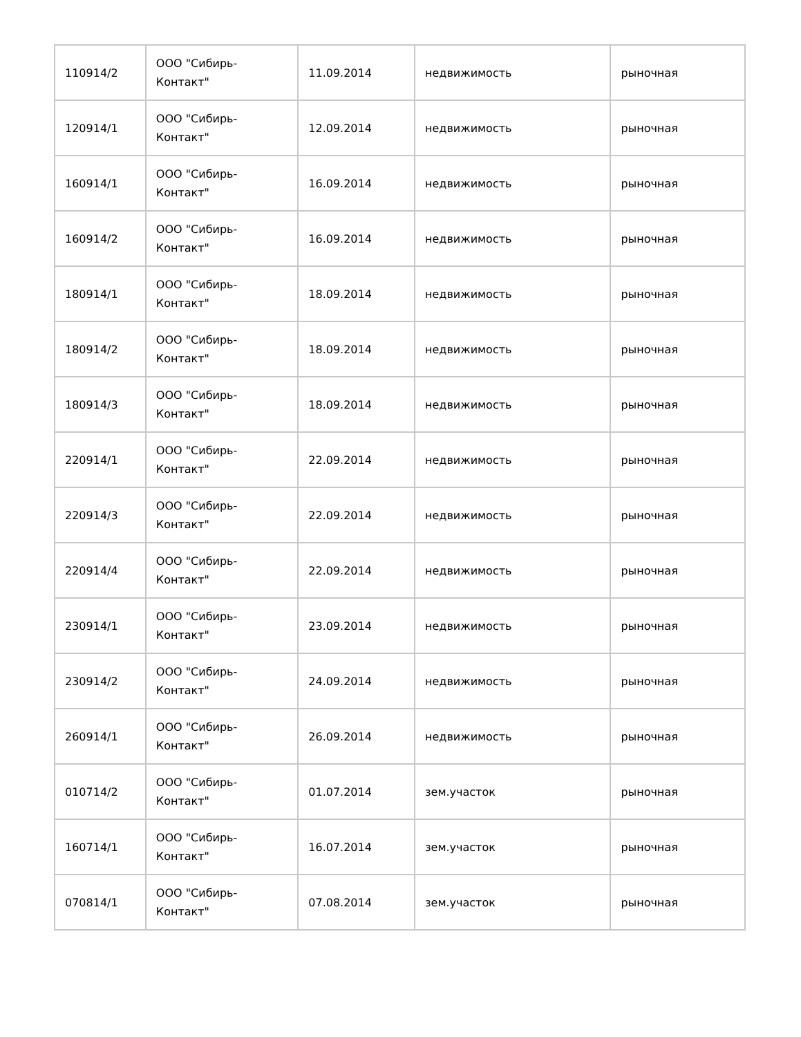| 110914/2 | ООО "Сибирь-Контакт" | 11.09.2014 | недвижимость | рыночная |
| 120914/1 | ООО "Сибирь-Контакт" | 12.09.2014 | недвижимость | рыночная |
| 160914/1 | ООО "Сибирь-Контакт" | 16.09.2014 | недвижимость | рыночная |
| 160914/2 | ООО "Сибирь-Контакт" | 16.09.2014 | недвижимость | рыночная |
| 180914/1 | ООО "Сибирь-Контакт" | 18.09.2014 | недвижимость | рыночная |
| 180914/2 | ООО "Сибирь-Контакт" | 18.09.2014 | недвижимость | рыночная |
| 180914/3 | ООО "Сибирь-Контакт" | 18.09.2014 | недвижимость | рыночная |
| 220914/1 | ООО "Сибирь-Контакт" | 22.09.2014 | недвижимость | рыночная |
| 220914/3 | ООО "Сибирь-Контакт" | 22.09.2014 | недвижимость | рыночная |
| 220914/4 | ООО "Сибирь-Контакт" | 22.09.2014 | недвижимость | рыночная |
| 230914/1 | ООО "Сибирь-Контакт" | 23.09.2014 | недвижимость | рыночная |
| 230914/2 | ООО "Сибирь-Контакт" | 24.09.2014 | недвижимость | рыночная |
| 260914/1 | ООО "Сибирь-Контакт" | 26.09.2014 | недвижимость | рыночная |
| 010714/2 | ООО "Сибирь-Контакт" | 01.07.2014 | зем.участок | рыночная |
| 160714/1 | ООО "Сибирь-Контакт" | 16.07.2014 | зем.участок | рыночная |
| 070814/1 | ООО "Сибирь-Контакт" | 07.08.2014 | зем.участок | рыночная |